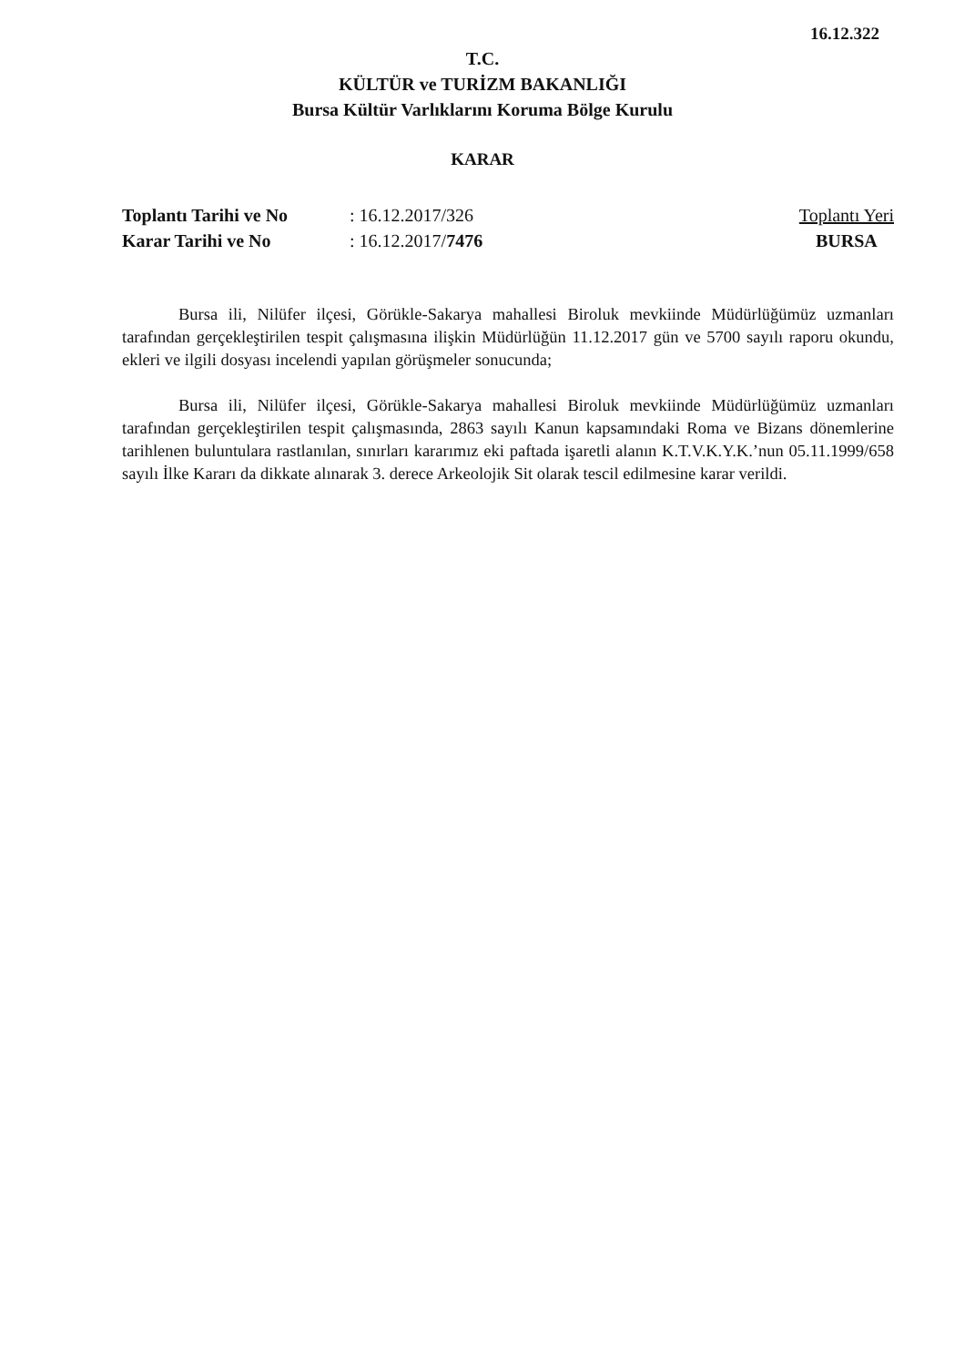16.12.322
T.C.
KÜLTÜR ve TURİZM BAKANLIĞI
Bursa Kültür Varlıklarını Koruma Bölge Kurulu
KARAR
Toplantı Tarihi ve No
Karar Tarihi ve No
: 16.12.2017/326
: 16.12.2017/7476
Toplantı Yeri
BURSA
Bursa ili, Nilüfer ilçesi, Görükle-Sakarya mahallesi Biroluk mevkiinde Müdürlüğümüz uzmanları tarafından gerçekleştirilen tespit çalışmasına ilişkin Müdürlüğün 11.12.2017 gün ve 5700 sayılı raporu okundu, ekleri ve ilgili dosyası incelendi yapılan görüşmeler sonucunda;
Bursa ili, Nilüfer ilçesi, Görükle-Sakarya mahallesi Biroluk mevkiinde Müdürlüğümüz uzmanları tarafından gerçekleştirilen tespit çalışmasında, 2863 sayılı Kanun kapsamındaki Roma ve Bizans dönemlerine tarihlenen buluntulara rastlanılan, sınırları kararımız eki paftada işaretli alanın K.T.V.K.Y.K.’nun 05.11.1999/658 sayılı İlke Kararı da dikkate alınarak 3. derece Arkeolojik Sit olarak tescil edilmesine karar verildi.